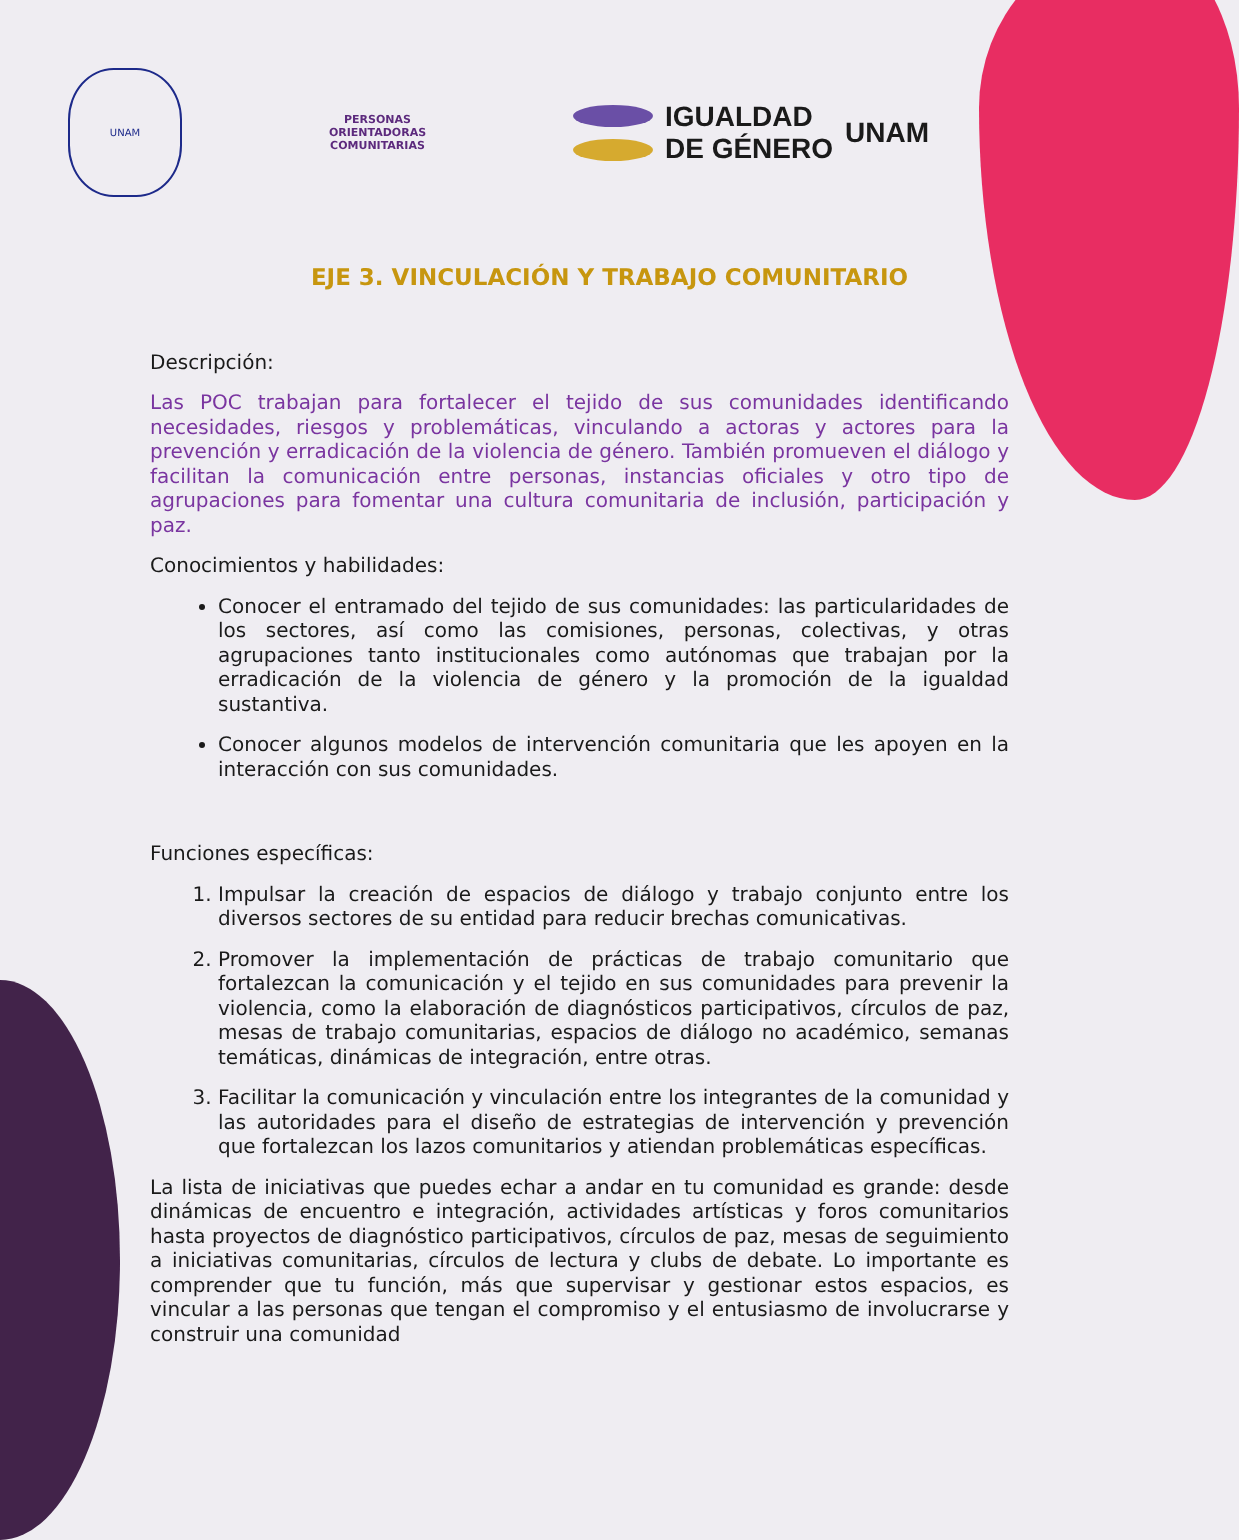UNAM
PERSONAS
ORIENTADORAS
COMUNITARIAS
IGUALDAD
DE GÉNERO
UNAM
EJE 3. VINCULACIÓN Y TRABAJO COMUNITARIO
Descripción:
Las POC trabajan para fortalecer el tejido de sus comunidades identificando necesidades, riesgos y problemáticas, vinculando a actoras y actores para la prevención y erradicación de la violencia de género. También promueven el diálogo y facilitan la comunicación entre personas, instancias oficiales y otro tipo de agrupaciones para fomentar una cultura comunitaria de inclusión, participación y paz.
Conocimientos y habilidades:
Conocer el entramado del tejido de sus comunidades: las particularidades de los sectores, así como las comisiones, personas, colectivas, y otras agrupaciones tanto institucionales como autónomas que trabajan por la erradicación de la violencia de género y la promoción de la igualdad sustantiva.
Conocer algunos modelos de intervención comunitaria que les apoyen en la interacción con sus comunidades.
Funciones específicas:
1. Impulsar la creación de espacios de diálogo y trabajo conjunto entre los diversos sectores de su entidad para reducir brechas comunicativas.
2. Promover la implementación de prácticas de trabajo comunitario que fortalezcan la comunicación y el tejido en sus comunidades para prevenir la violencia, como la elaboración de diagnósticos participativos, círculos de paz, mesas de trabajo comunitarias, espacios de diálogo no académico, semanas temáticas, dinámicas de integración, entre otras.
3. Facilitar la comunicación y vinculación entre los integrantes de la comunidad y las autoridades para el diseño de estrategias de intervención y prevención que fortalezcan los lazos comunitarios y atiendan problemáticas específicas.
La lista de iniciativas que puedes echar a andar en tu comunidad es grande: desde dinámicas de encuentro e integración, actividades artísticas y foros comunitarios hasta proyectos de diagnóstico participativos, círculos de paz, mesas de seguimiento a iniciativas comunitarias, círculos de lectura y clubs de debate. Lo importante es comprender que tu función, más que supervisar y gestionar estos espacios, es vincular a las personas que tengan el compromiso y el entusiasmo de involucrarse y construir una comunidad